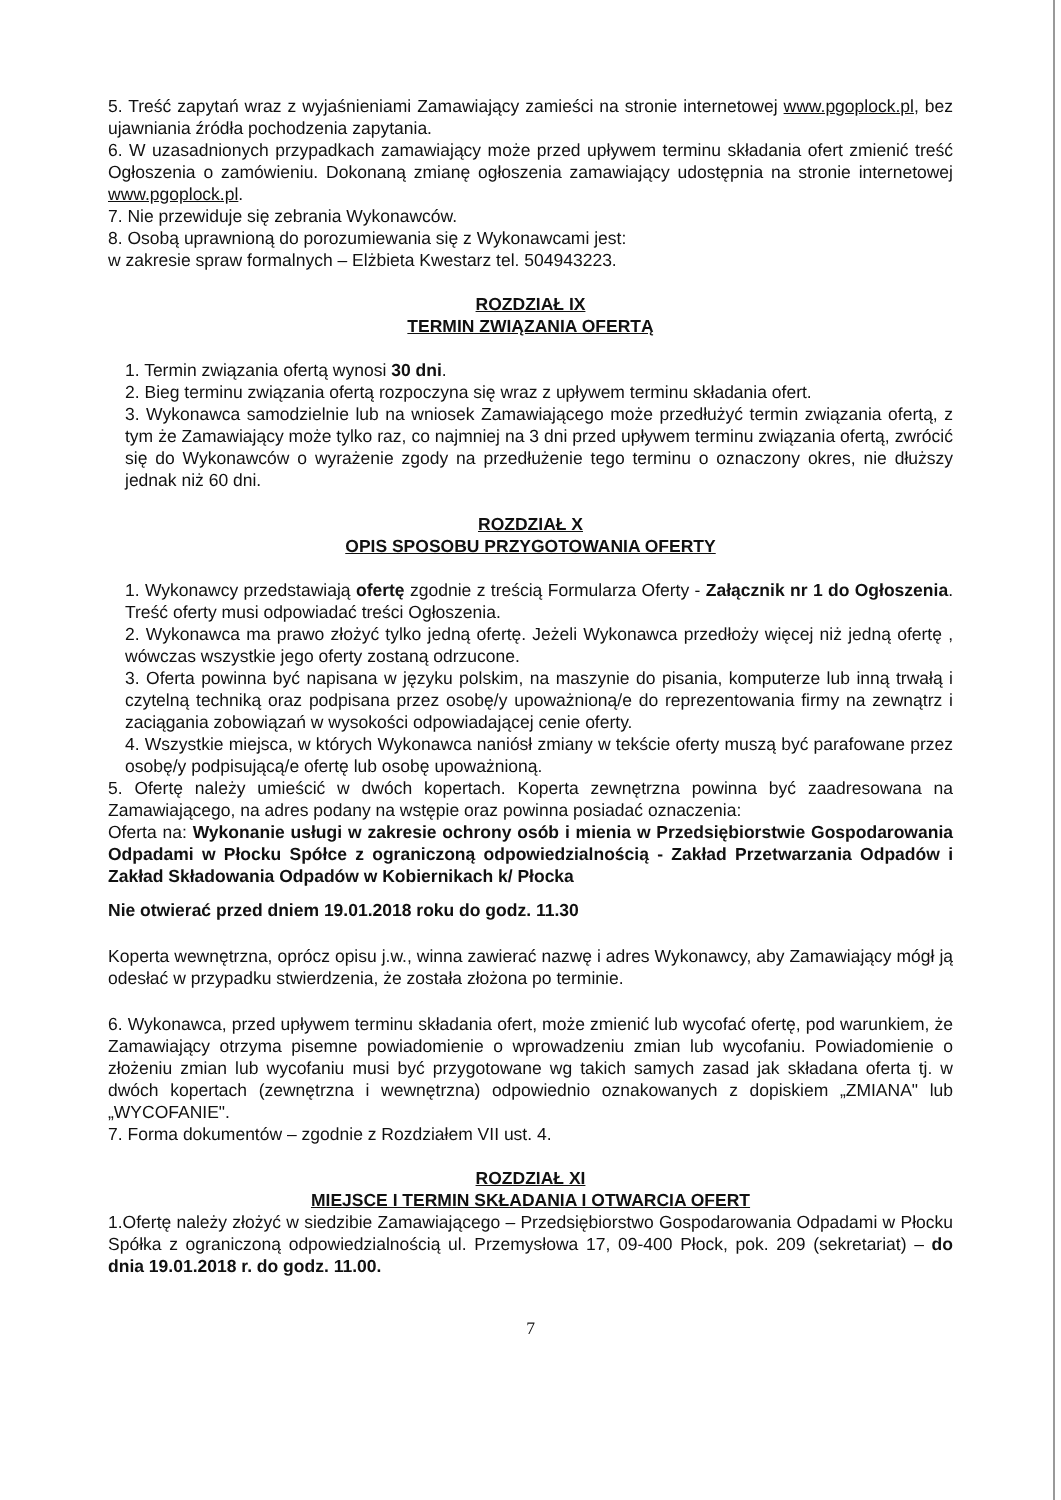5. Treść zapytań wraz z wyjaśnieniami Zamawiający zamieści na stronie internetowej www.pgoplock.pl, bez ujawniania źródła pochodzenia zapytania.
6. W uzasadnionych przypadkach zamawiający może przed upływem terminu składania ofert zmienić treść Ogłoszenia o zamówieniu. Dokonaną zmianę ogłoszenia zamawiający udostępnia na stronie internetowej www.pgoplock.pl.
7. Nie przewiduje się zebrania Wykonawców.
8. Osobą uprawnioną do porozumiewania się z Wykonawcami jest:
w zakresie spraw formalnych – Elżbieta Kwestarz tel. 504943223.
ROZDZIAŁ IX
TERMIN ZWIĄZANIA OFERTĄ
1. Termin związania ofertą wynosi 30 dni.
2. Bieg terminu związania ofertą rozpoczyna się wraz z upływem terminu składania ofert.
3. Wykonawca samodzielnie lub na wniosek Zamawiającego może przedłużyć termin związania ofertą, z tym że Zamawiający może tylko raz, co najmniej na 3 dni przed upływem terminu związania ofertą, zwrócić się do Wykonawców o wyrażenie zgody na przedłużenie tego terminu o oznaczony okres, nie dłuższy jednak niż 60 dni.
ROZDZIAŁ X
OPIS SPOSOBU PRZYGOTOWANIA OFERTY
1. Wykonawcy przedstawiają ofertę zgodnie z treścią Formularza Oferty - Załącznik nr 1 do Ogłoszenia. Treść oferty musi odpowiadać treści Ogłoszenia.
2. Wykonawca ma prawo złożyć tylko jedną ofertę. Jeżeli Wykonawca przedłoży więcej niż jedną ofertę , wówczas wszystkie jego oferty zostaną odrzucone.
3. Oferta powinna być napisana w języku polskim, na maszynie do pisania, komputerze lub inną trwałą i czytelną techniką oraz podpisana przez osobę/y upoważnioną/e do reprezentowania firmy na zewnątrz i zaciągania zobowiązań w wysokości odpowiadającej cenie oferty.
4. Wszystkie miejsca, w których Wykonawca naniósł zmiany w tekście oferty muszą być parafowane przez osobę/y podpisującą/e ofertę lub osobę upoważnioną.
5. Ofertę należy umieścić w dwóch kopertach. Koperta zewnętrzna powinna być zaadresowana na Zamawiającego, na adres podany na wstępie oraz powinna posiadać oznaczenia:
Oferta na: Wykonanie usługi w zakresie ochrony osób i mienia w Przedsiębiorstwie Gospodarowania Odpadami w Płocku Spółce z ograniczoną odpowiedzialnością - Zakład Przetwarzania Odpadów i Zakład Składowania Odpadów w Kobiernikach k/ Płocka
Nie otwierać przed dniem 19.01.2018 roku do godz. 11.30
Koperta wewnętrzna, oprócz opisu j.w., winna zawierać nazwę i adres Wykonawcy, aby Zamawiający mógł ją odesłać w przypadku stwierdzenia, że została złożona po terminie.
6. Wykonawca, przed upływem terminu składania ofert, może zmienić lub wycofać ofertę, pod warunkiem, że Zamawiający otrzyma pisemne powiadomienie o wprowadzeniu zmian lub wycofaniu. Powiadomienie o złożeniu zmian lub wycofaniu musi być przygotowane wg takich samych zasad jak składana oferta tj. w dwóch kopertach (zewnętrzna i wewnętrzna) odpowiednio oznakowanych z dopiskiem „ZMIANA" lub „WYCOFANIE".
7. Forma dokumentów – zgodnie z Rozdziałem VII ust. 4.
ROZDZIAŁ XI
MIEJSCE I TERMIN SKŁADANIA I OTWARCIA OFERT
1.Ofertę należy złożyć w siedzibie Zamawiającego – Przedsiębiorstwo Gospodarowania Odpadami w Płocku Spółka z ograniczoną odpowiedzialnością ul. Przemysłowa 17, 09-400 Płock, pok. 209 (sekretariat) – do dnia 19.01.2018 r. do godz. 11.00.
7